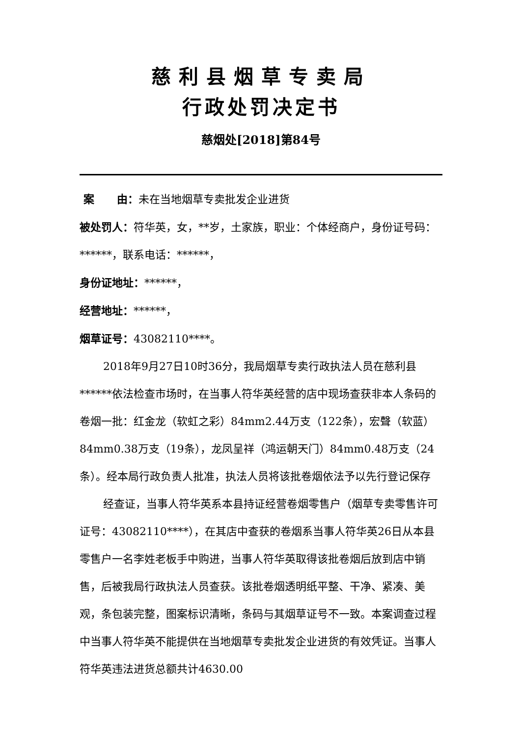慈利县烟草专卖局
行政处罚决定书
慈烟处[2018]第84号
案 由：未在当地烟草专卖批发企业进货
被处罚人：符华英，女，**岁，土家族，职业：个体经商户，身份证号码：******，联系电话：******，
身份证地址：******，
经营地址：******，
烟草证号：43082110****。
2018年9月27日10时36分，我局烟草专卖行政执法人员在慈利县******依法检查市场时，在当事人符华英经营的店中现场查获非本人条码的卷烟一批：红金龙（软虹之彩）84mm2.44万支（122条），宏聲（软蓝）84mm0.38万支（19条），龙凤呈祥（鸿运朝天门）84mm0.48万支（24条）。经本局行政负责人批准，执法人员将该批卷烟依法予以先行登记保存
经查证，当事人符华英系本县持证经营卷烟零售户（烟草专卖零售许可证号：43082110****），在其店中查获的卷烟系当事人符华英26日从本县零售户一名李姓老板手中购进，当事人符华英取得该批卷烟后放到店中销售，后被我局行政执法人员查获。该批卷烟透明纸平整、干净、紧凑、美观，条包装完整，图案标识清晰，条码与其烟草证号不一致。本案调查过程中当事人符华英不能提供在当地烟草专卖批发企业进货的有效凭证。当事人符华英违法进货总额共计4630.00